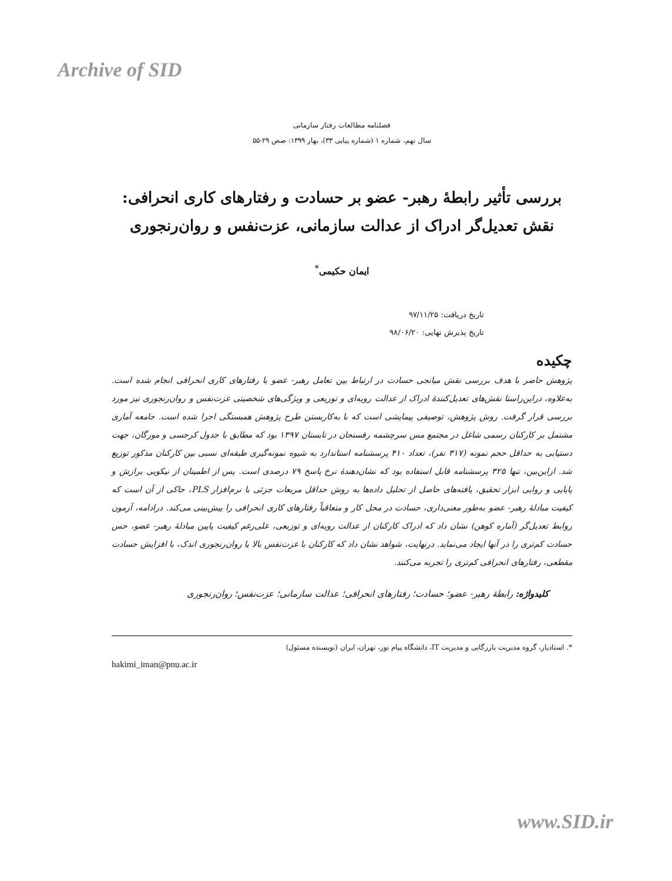Archive of SID
فصلنامه مطالعات رفتار سازمانی
سال نهم، شماره ۱ (شماره پیاپی ۳۳)، بهار ۱۳۹۹: صص ۲۹-۵۵
بررسی تأثیر رابطۀ رهبر- عضو بر حسادت و رفتارهای کاری انحرافی:
نقش تعدیل‌گر ادراک از عدالت سازمانی، عزت‌نفس و روان‌رنجوری
ایمان حکیمی<sup>*</sup>
تاریخ دریافت: ۹۷/۱۱/۲۵
تاریخ پذیرش نهایی: ۹۸/۰۶/۲۰
چکیده
پژوهش حاضر با هدف بررسی نقش میانجی حسادت در ارتباط بین تعامل رهبر- عضو با رفتارهای کاری انحرافی انجام شده است. به‌علاوه، دراین‌راستا نقش‌های تعدیل‌کنندۀ ادراک از عدالت رویه‌ای و توزیعی و ویژگی‌های شخصیتی عزت‌نفس و روان‌رنجوری نیز مورد بررسی قرار گرفت. روش پژوهش، توصیفی پیمایشی است که با به‌کاربستن طرح پژوهش همبستگی اجرا شده است. جامعه آماری مشتمل بر کارکنان رسمی شاغل در مجتمع مس سرچشمه رفسنجان در تابستان ۱۳۹۷ بود که مطابق با جدول کرجسی و مورگان، جهت دستیابی به حداقل حجم نمونه (۳۱۷ نفر)، تعداد ۴۱۰ پرسشنامه استاندارد به شیوه نمونه‌گیری طبقه‌ای نسبی بین کارکنان مذکور توزیع شد. ازاین‌بین، تنها ۳۲۵ پرسشنامه قابل استفاده بود که نشان‌دهندۀ نرخ پاسخ ۷۹ درصدی است. پس از اطمینان از نیکویی برازش و پایایی و روایی ابزار تحقیق، یافته‌های حاصل از تحلیل داده‌ها به روش حداقل مربعات جزئی با نرم‌افزار PLS، حاکی از آن است که کیفیت مبادلۀ رهبر- عضو به‌طور معنی‌داری، حسادت در محل کار و متعاقباً رفتارهای کاری انحرافی را پیش‌بینی می‌کند. درادامه، آزمون روابط تعدیل‌گر (آماره کوهن) نشان داد که ادراک کارکنان از عدالت رویه‌ای و توزیعی، علی‌رغم کیفیت پایین مبادلۀ رهبر- عضو، حس حسادت کم‌تری را در آنها ایجاد می‌نماید. درنهایت، شواهد نشان داد که کارکنان با عزت‌نفس بالا یا روان‌رنجوری اندک، با افزایش حسادت مقطعی، رفتارهای انحرافی کم‌تری را تجربه می‌کنند.
کلیدواژه: رابطۀ رهبر- عضو؛ حسادت؛ رفتارهای انحرافی؛ عدالت سازمانی؛ عزت‌نفس؛ روان‌رنجوری
*. استادیار، گروه مدیریت بازرگانی و مدیریت IT، دانشگاه پیام نور، تهران، ایران (نویسنده مسئول)
hakimi_iman@pnu.ac.ir
www.SID.ir